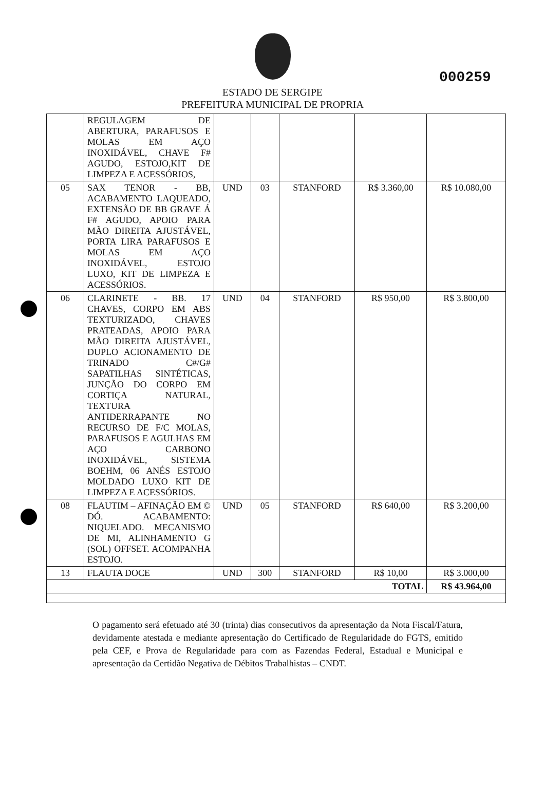000259
ESTADO DE SERGIPE
PREFEITURA MUNICIPAL DE PROPRIA
| | REGULAGEM DE ABERTURA, PARAFUSOS E MOLAS EM AÇO INOXIDÁVEL, CHAVE F# AGUDO, ESTOJO,KIT DE LIMPEZA E ACESSÓRIOS, | | | | | |
| 05 | SAX TENOR - BB, ACABAMENTO LAQUEADO, EXTENSÃO DE BB GRAVE Á F# AGUDO, APOIO PARA MÃO DIREITA AJUSTÁVEL, PORTA LIRA PARAFUSOS E MOLAS EM AÇO INOXIDÁVEL, ESTOJO LUXO, KIT DE LIMPEZA E ACESSÓRIOS. | UND | 03 | STANFORD | R$ 3.360,00 | R$ 10.080,00 |
| 06 | CLARINETE - BB. 17 CHAVES, CORPO EM ABS TEXTURIZADO, CHAVES PRATEADAS, APOIO PARA MÃO DIREITA AJUSTÁVEL, DUPLO ACIONAMENTO DE TRINADO C#/G# SAPATILHAS SINTÉTICAS, JUNÇÃO DO CORPO EM CORTIÇA NATURAL, TEXTURA ANTIDERRAPANTE NO RECURSO DE F/C MOLAS, PARAFUSOS E AGULHAS EM AÇO CARBONO INOXIDÁVEL, SISTEMA BOEHM, 06 ANÉS ESTOJO MOLDADO LUXO KIT DE LIMPEZA E ACESSÓRIOS. | UND | 04 | STANFORD | R$ 950,00 | R$ 3.800,00 |
| 08 | FLAUTIM – AFINAÇÃO EM © DÓ. ACABAMENTO: NIQUELADO. MECANISMO DE MI, ALINHAMENTO G (SOL) OFFSET. ACOMPANHA ESTOJO. | UND | 05 | STANFORD | R$ 640,00 | R$ 3.200,00 |
| 13 | FLAUTA DOCE | UND | 300 | STANFORD | R$ 10,00 | R$ 3.000,00 |
| TOTAL | | | | | | R$ 43.964,00 |
O pagamento será efetuado até 30 (trinta) dias consecutivos da apresentação da Nota Fiscal/Fatura, devidamente atestada e mediante apresentação do Certificado de Regularidade do FGTS, emitido pela CEF, e Prova de Regularidade para com as Fazendas Federal, Estadual e Municipal e apresentação da Certidão Negativa de Débitos Trabalhistas – CNDT.